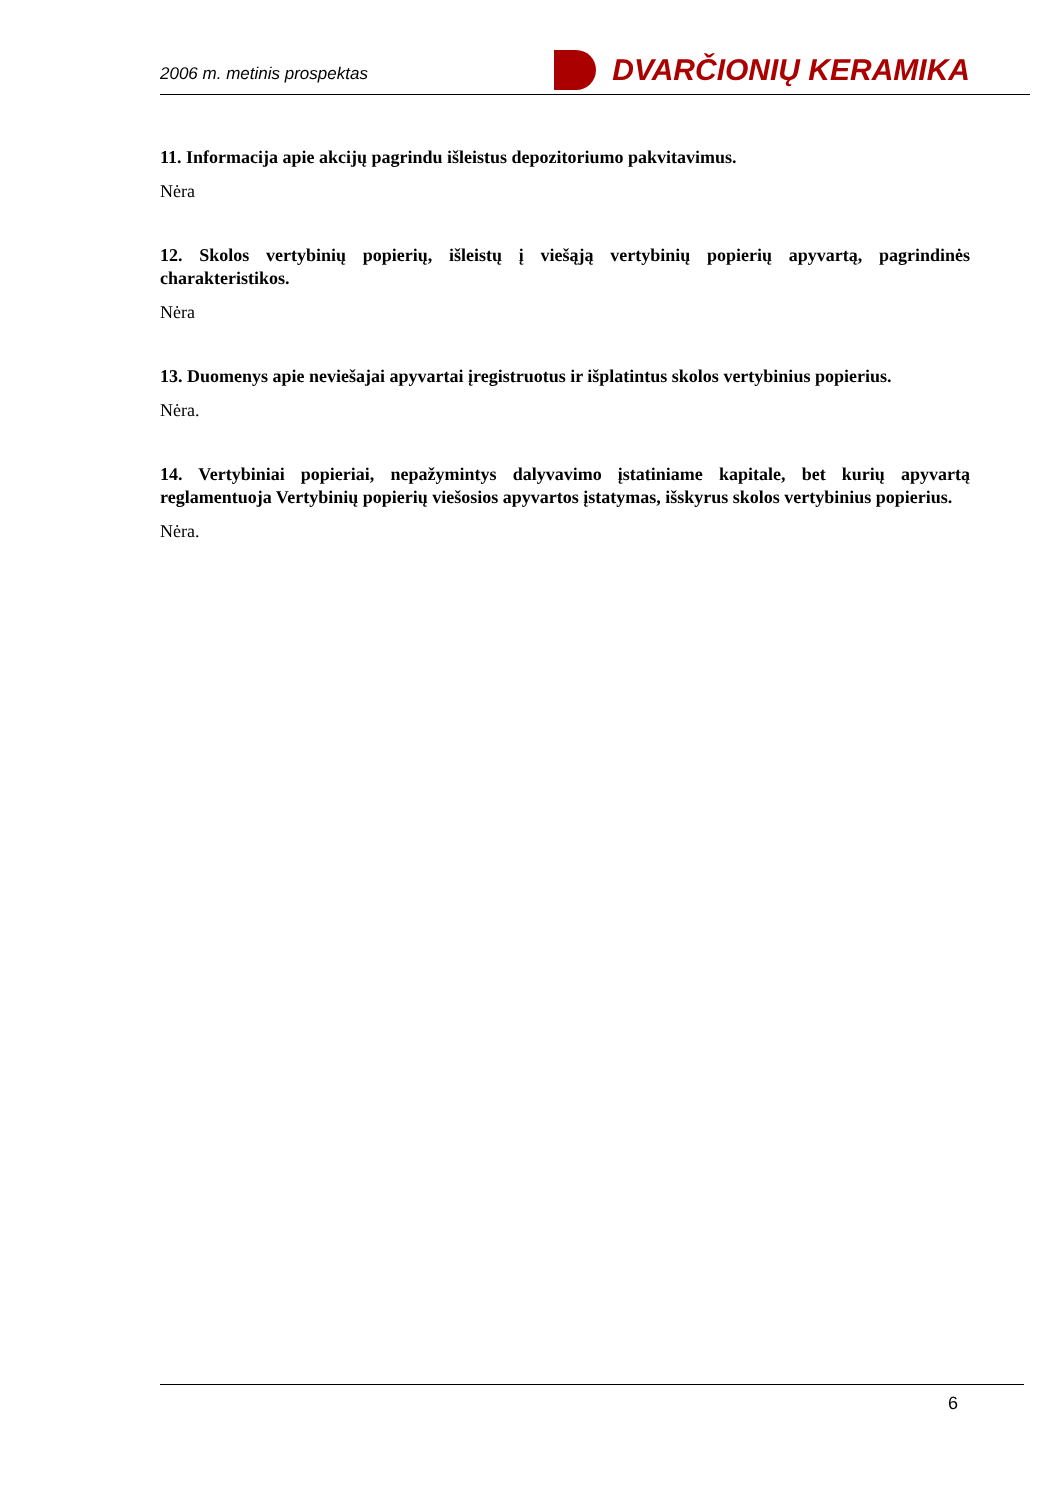2006 m. metinis prospektas DVARČIONIŲ KERAMIKA
11. Informacija apie akcijų pagrindu išleistus depozitoriumo pakvitavimus.
Nėra
12. Skolos vertybinių popierių, išleistų į viešąją vertybinių popierių apyvartą, pagrindinės charakteristikos.
Nėra
13. Duomenys apie neviešajai apyvartai įregistruotus ir išplatintus skolos vertybinius popierius.
Nėra.
14. Vertybiniai popieriai, nepažymintys dalyvavimo įstatiniame kapitale, bet kurių apyvartą reglamentuoja Vertybinių popierių viešosios apyvartos įstatymas, išskyrus skolos vertybinius popierius.
Nėra.
6